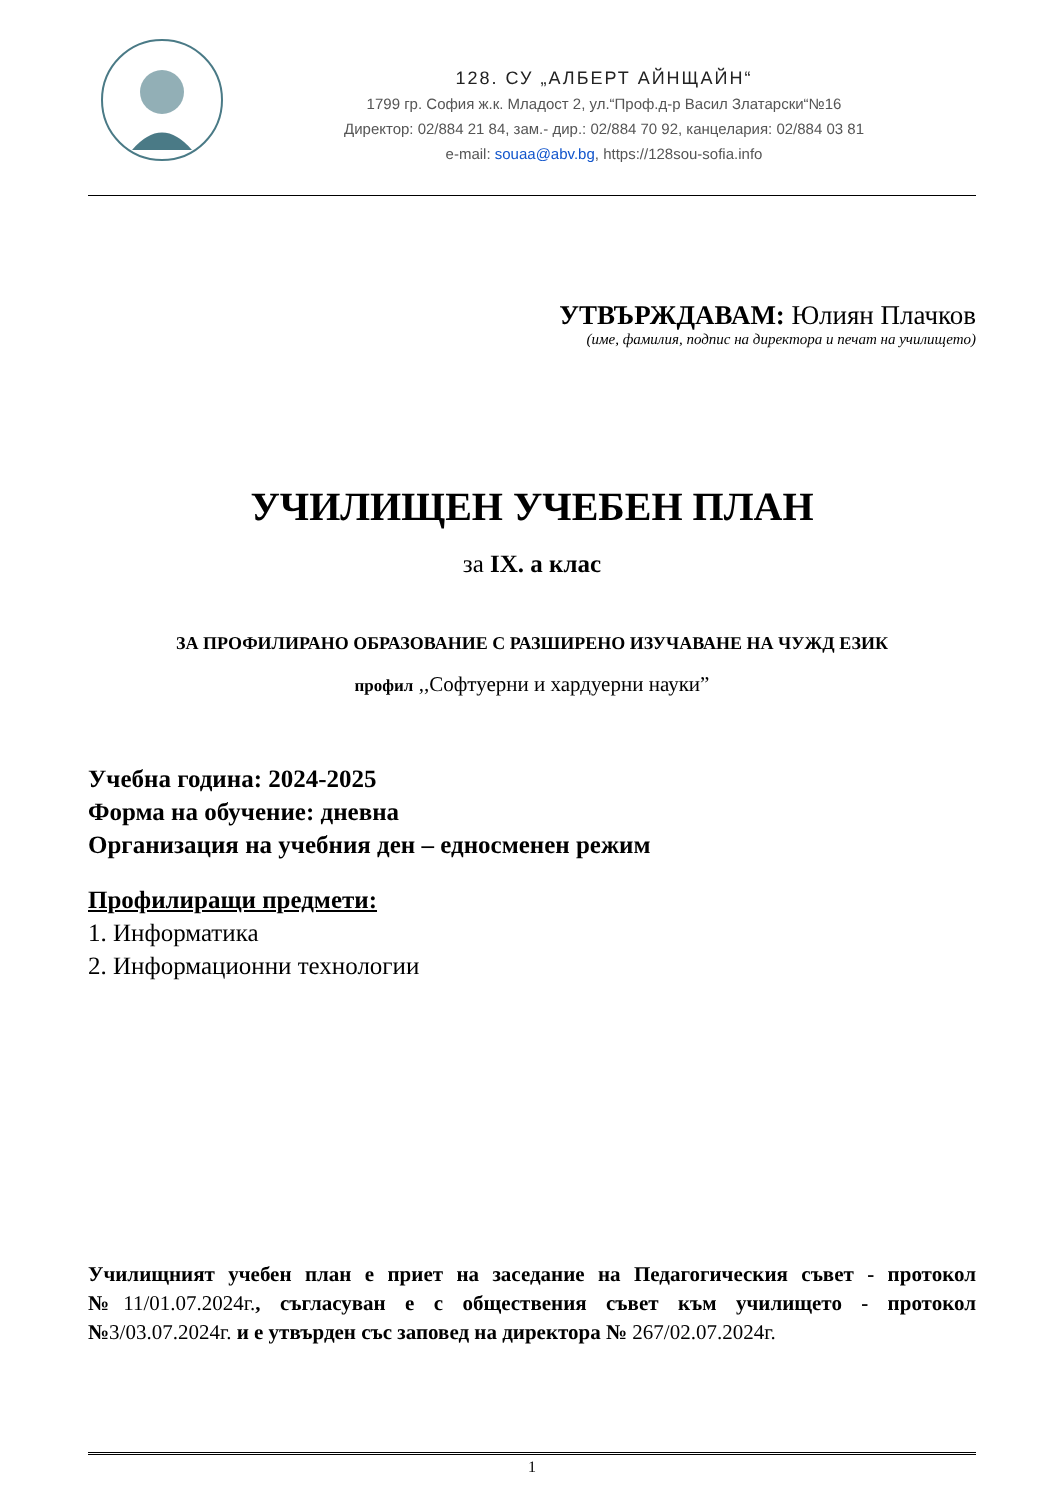128. СУ „АЛБЕРТ АЙНЩАЙН“
1799 гр. София ж.к. Младост 2, ул.“Проф.д-р Васил Златарски“№16
Директор: 02/884 21 84, зам.- дир.: 02/884 70 92, канцелария: 02/884 03 81
e-mail: souaa@abv.bg, https://128sou-sofia.info
УТВЪРЖДАВАМ: Юлиян Плачков
(име, фамилия, подпис на директора и печат на училището)
УЧИЛИЩЕН УЧЕБЕН ПЛАН
за IX. а клас
ЗА ПРОФИЛИРАНО ОБРАЗОВАНИЕ С РАЗШИРЕНО ИЗУЧАВАНЕ НА ЧУЖД ЕЗИК
профил ,,Софтуерни и хардуерни науки”
Учебна година: 2024-2025
Форма на обучение: дневна
Организация на учебния ден – едносменен режим
Профилиращи предмети:
1. Информатика
2. Информационни технологии
Училищният учебен план е приет на заседание на Педагогическия съвет - протокол №11/01.07.2024г., съгласуван е с обществения съвет към училището - протокол №3/03.07.2024г. и е утвърден със заповед на директора № 267/02.07.2024г.
1